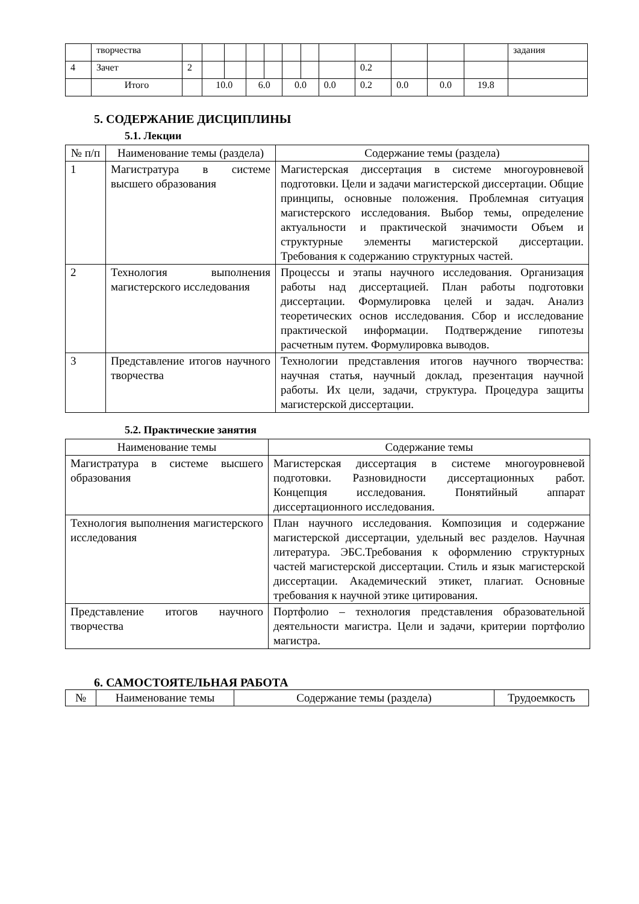| | творчества | | | | | | | | | | | | | задания |
| 4 | Зачет | 2 | | | | | | | | 0.2 | | | | |
| | Итого | | 10.0 | | 6.0 | | 0.0 | | 0.0 | 0.2 | 0.0 | 0.0 | 19.8 | |
5. СОДЕРЖАНИЕ ДИСЦИПЛИНЫ
5.1. Лекции
| № п/п | Наименование темы (раздела) | Содержание темы (раздела) |
| --- | --- | --- |
| 1 | Магистратура в системе высшего образования | Магистерская диссертация в системе многоуровневой подготовки. Цели и задачи магистерской диссертации. Общие принципы, основные положения. Проблемная ситуация магистерского исследования. Выбор темы, определение актуальности и практической значимости Объем и структурные элементы магистерской диссертации. Требования к содержанию структурных частей. |
| 2 | Технология выполнения магистерского исследования | Процессы и этапы научного исследования. Организация работы над диссертацией. План работы подготовки диссертации. Формулировка целей и задач. Анализ теоретических основ исследования. Сбор и исследование практической информации. Подтверждение гипотезы расчетным путем. Формулировка выводов. |
| 3 | Представление итогов научного творчества | Технологии представления итогов научного творчества: научная статья, научный доклад, презентация научной работы. Их цели, задачи, структура. Процедура защиты магистерской диссертации. |
5.2. Практические занятия
| Наименование темы | Содержание темы |
| --- | --- |
| Магистратура в системе высшего образования | Магистерская диссертация в системе многоуровневой подготовки. Разновидности диссертационных работ. Концепция исследования. Понятийный аппарат диссертационного исследования. |
| Технология выполнения магистерского исследования | План научного исследования. Композиция и содержание магистерской диссертации, удельный вес разделов. Научная литература. ЭБС.Требования к оформлению структурных частей магистерской диссертации. Стиль и язык магистерской диссертации. Академический этикет, плагиат. Основные требования к научной этике цитирования. |
| Представление итогов научного творчества | Портфолио – технология представления образовательной деятельности магистра. Цели и задачи, критерии портфолио магистра. |
6. САМОСТОЯТЕЛЬНАЯ РАБОТА
| № | Наименование темы | Содержание темы (раздела) | Трудоемкость |
| --- | --- | --- | --- |